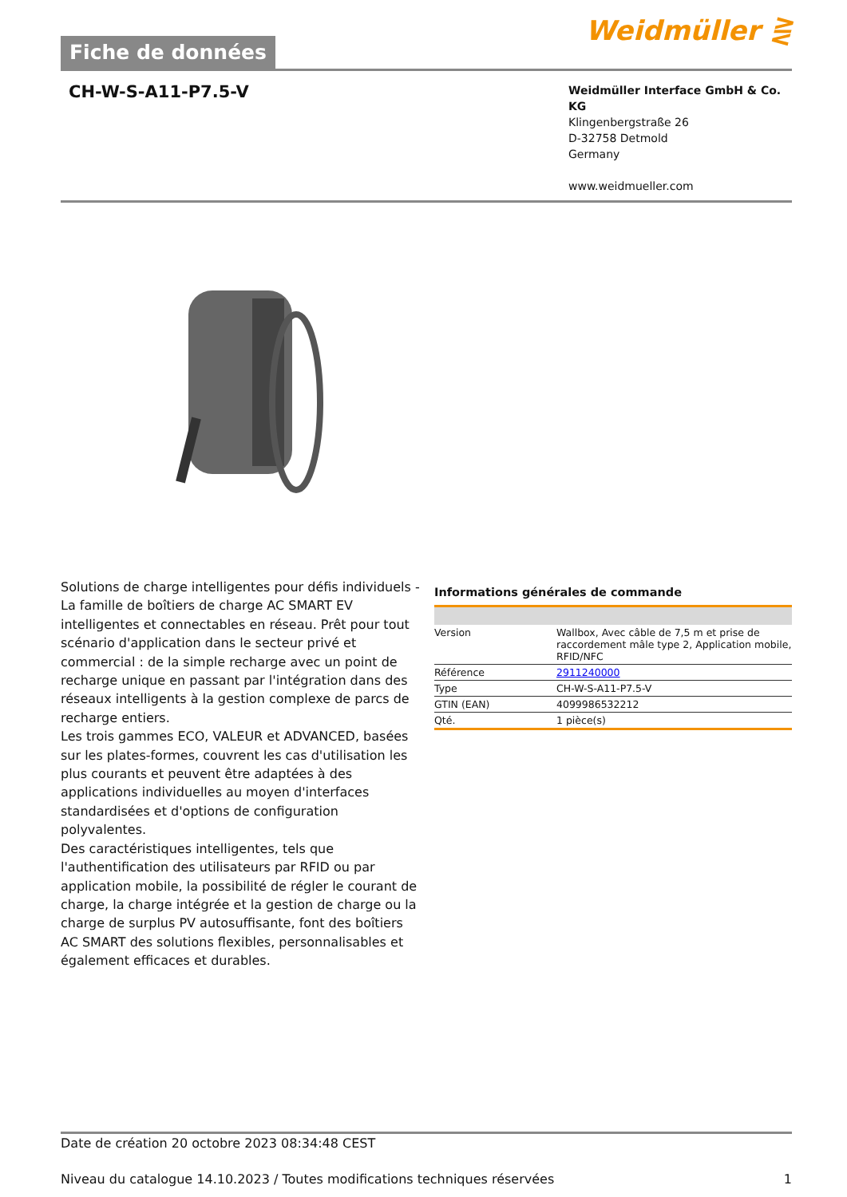Fiche de données
Weidmüller ⋛
CH-W-S-A11-P7.5-V
Weidmüller Interface GmbH & Co. KG
Klingenbergstraße 26
D-32758 Detmold
Germany
www.weidmueller.com
Solutions de charge intelligentes pour défis individuels - La famille de boîtiers de charge AC SMART EV intelligentes et connectables en réseau. Prêt pour tout scénario d'application dans le secteur privé et commercial : de la simple recharge avec un point de recharge unique en passant par l'intégration dans des réseaux intelligents à la gestion complexe de parcs de recharge entiers.
Les trois gammes ECO, VALEUR et ADVANCED, basées sur les plates-formes, couvrent les cas d'utilisation les plus courants et peuvent être adaptées à des applications individuelles au moyen d'interfaces standardisées et d'options de configuration polyvalentes.
Des caractéristiques intelligentes, tels que l'authentification des utilisateurs par RFID ou par application mobile, la possibilité de régler le courant de charge, la charge intégrée et la gestion de charge ou la charge de surplus PV autosuffisante, font des boîtiers AC SMART des solutions flexibles, personnalisables et également efficaces et durables.
Informations générales de commande
| Version | Wallbox, Avec câble de 7,5 m et prise de raccordement mâle type 2, Application mobile, RFID/NFC |
| Référence | 2911240000 |
| Type | CH-W-S-A11-P7.5-V |
| GTIN (EAN) | 4099986532212 |
| Qté. | 1 pièce(s) |
Date de création 20 octobre 2023 08:34:48 CEST
Niveau du catalogue 14.10.2023 / Toutes modifications techniques réservées 1